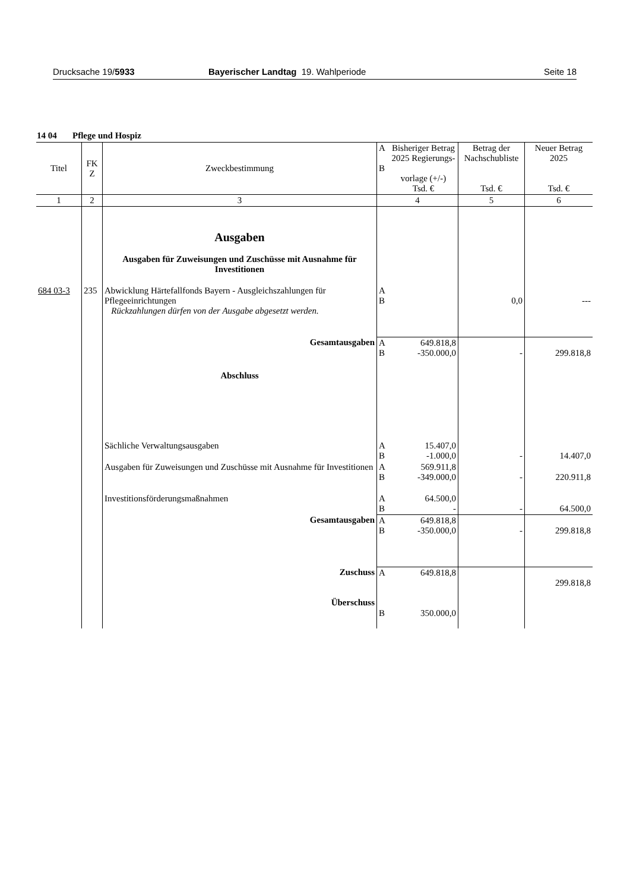Drucksache 19/5933 Bayerischer Landtag 19. Wahlperiode Seite 18
14 04 Pflege und Hospiz
| Titel | FK Z | Zweckbestimmung | A B | Bisheriger Betrag 2025 Regierungs- vorlage (+/-) Tsd. € | Betrag der Nachschubliste Tsd. € | Neuer Betrag 2025 Tsd. € |
| --- | --- | --- | --- | --- | --- | --- |
| 1 | 2 | 3 | 4 | | 5 | 6 |
| | | Ausgaben Ausgaben für Zuweisungen und Zuschüsse mit Ausnahme für Investitionen | | | | |
| 684 03-3 | 235 | Abwicklung Härtefallfonds Bayern - Ausgleichszahlungen für Pflegeeinrichtungen Rückzahlungen dürfen von der Ausgabe abgesetzt werden. | A B | | 0,0 | --- |
| | | Gesamtausgaben | A B | 649.818,8 -350.000,0 | - | 299.818,8 |
| | | Abschluss | | | | |
| | | Sächliche Verwaltungsausgaben | A B | 15.407,0 -1.000,0 | - | 14.407,0 |
| | | Ausgaben für Zuweisungen und Zuschüsse mit Ausnahme für Investitionen | A B | 569.911,8 -349.000,0 | - | 220.911,8 |
| | | Investitionsförderungsmaßnahmen | A B | 64.500,0 - | - | 64.500,0 |
| | | Gesamtausgaben | A B | 649.818,8 -350.000,0 | - | 299.818,8 |
| | | Zuschuss Überschuss | A B | 649.818,8 350.000,0 | | 299.818,8 |